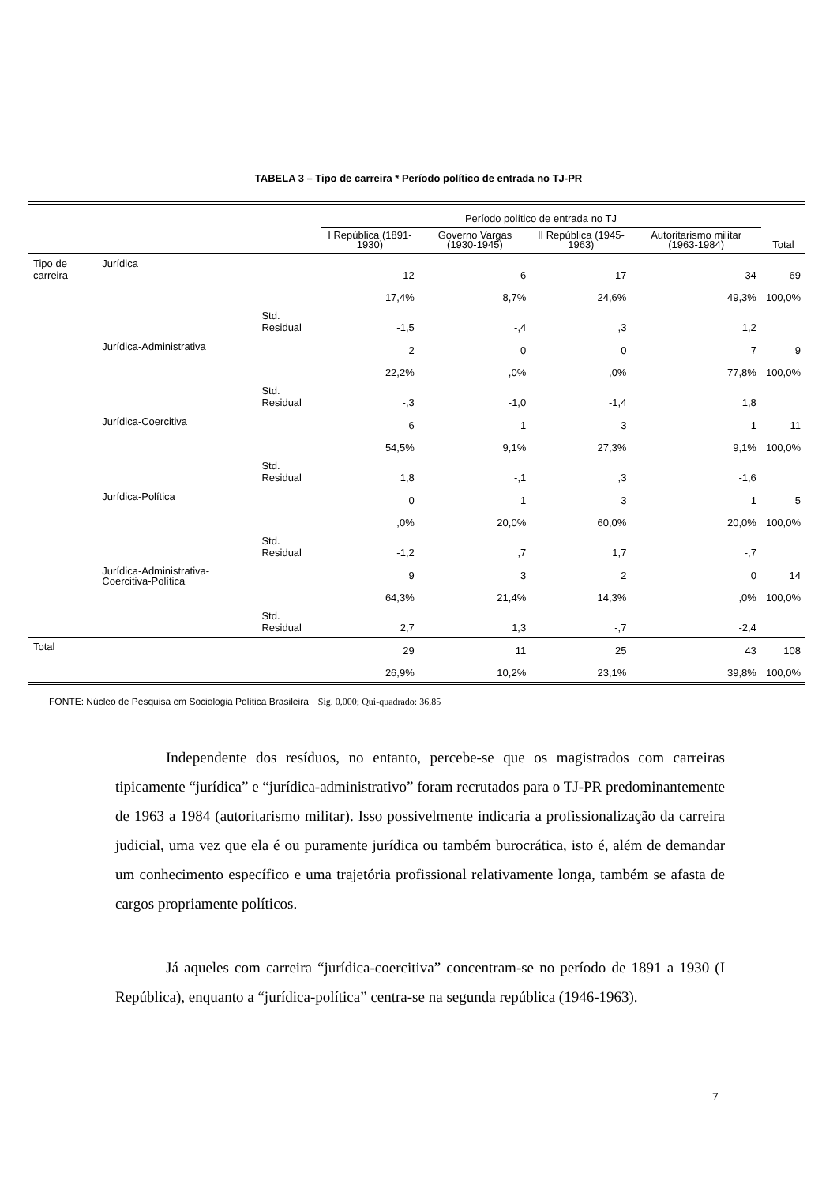TABELA 3 – Tipo de carreira * Período político de entrada no TJ-PR
| | | | Período político de entrada no TJ | | | | |
| --- | --- | --- | --- | --- | --- | --- | --- |
| | | | I República (1891-1930) | Governo Vargas (1930-1945) | II República (1945-1963) | Autoritarismo militar (1963-1984) | Total |
| Tipo de carreira | Jurídica | | 12 | 6 | 17 | 34 | 69 |
| | | | 17,4% | 8,7% | 24,6% | 49,3% | 100,0% |
| | | Std. Residual | -1,5 | -,4 | ,3 | 1,2 | |
| | Jurídica-Administrativa | | 2 | 0 | 0 | 7 | 9 |
| | | | 22,2% | ,0% | ,0% | 77,8% | 100,0% |
| | | Std. Residual | -,3 | -1,0 | -1,4 | 1,8 | |
| | Jurídica-Coercitiva | | 6 | 1 | 3 | 1 | 11 |
| | | | 54,5% | 9,1% | 27,3% | 9,1% | 100,0% |
| | | Std. Residual | 1,8 | -,1 | ,3 | -1,6 | |
| | Jurídica-Política | | 0 | 1 | 3 | 1 | 5 |
| | | | ,0% | 20,0% | 60,0% | 20,0% | 100,0% |
| | | Std. Residual | -1,2 | ,7 | 1,7 | -,7 | |
| | Jurídica-Administrativa-Coercitiva-Política | | 9 | 3 | 2 | 0 | 14 |
| | | | 64,3% | 21,4% | 14,3% | ,0% | 100,0% |
| | | Std. Residual | 2,7 | 1,3 | -,7 | -2,4 | |
| Total | | | 29 | 11 | 25 | 43 | 108 |
| | | | 26,9% | 10,2% | 23,1% | 39,8% | 100,0% |
FONTE: Núcleo de Pesquisa em Sociologia Política Brasileira Sig. 0,000; Qui-quadrado: 36,85
Independente dos resíduos, no entanto, percebe-se que os magistrados com carreiras tipicamente “jurídica” e “jurídica-administrativo” foram recrutados para o TJ-PR predominantemente de 1963 a 1984 (autoritarismo militar). Isso possivelmente indicaria a profissionalização da carreira judicial, uma vez que ela é ou puramente jurídica ou também burocrática, isto é, além de demandar um conhecimento específico e uma trajetória profissional relativamente longa, também se afasta de cargos propriamente políticos.
Já aqueles com carreira “jurídica-coercitiva” concentram-se no período de 1891 a 1930 (I República), enquanto a “jurídica-política” centra-se na segunda república (1946-1963).
7